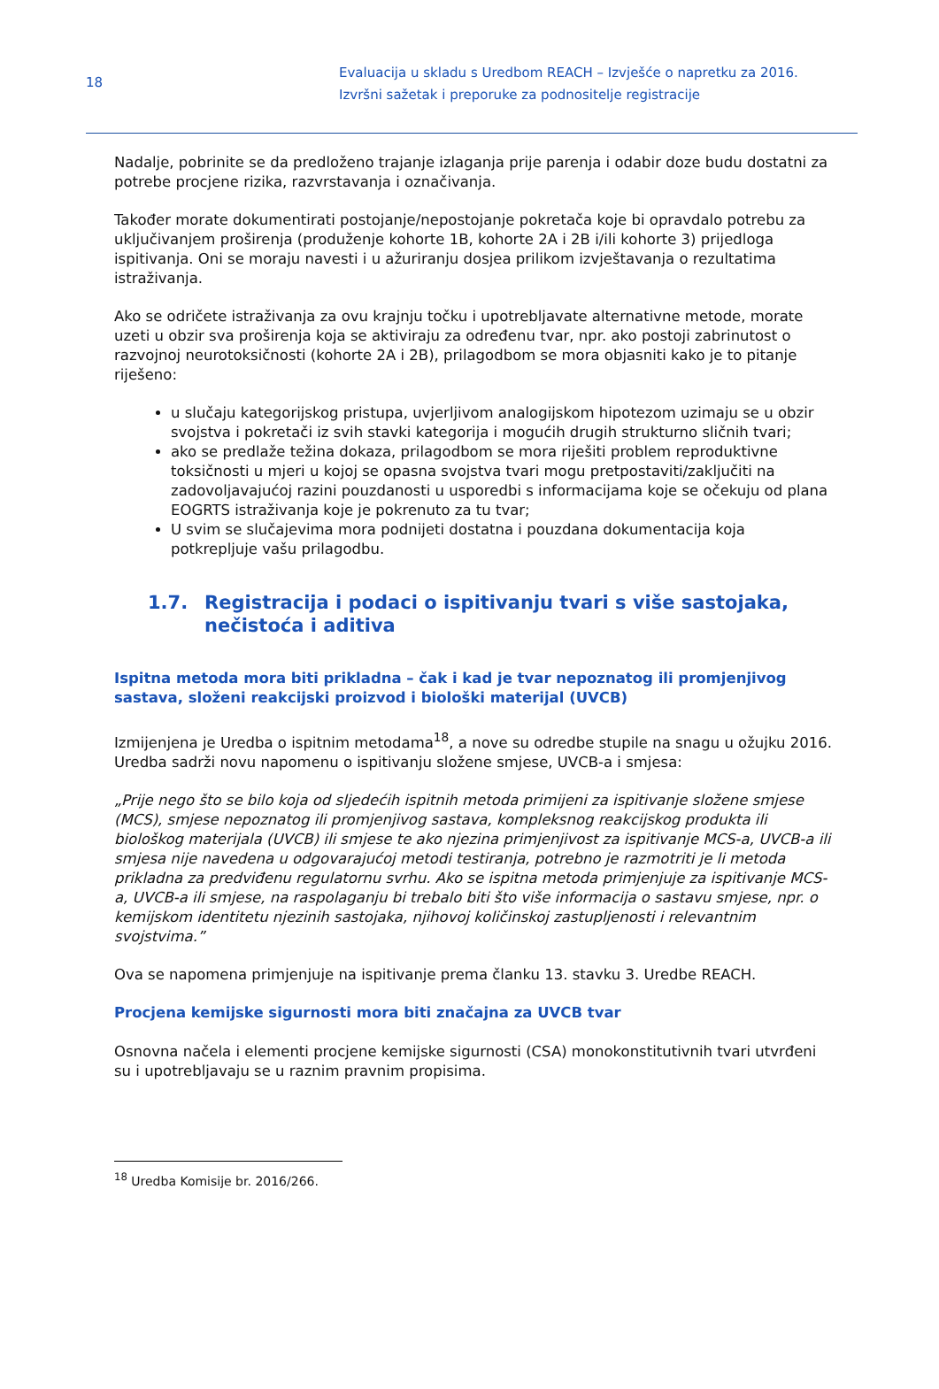18
Evaluacija u skladu s Uredbom REACH – Izvješće o napretku za 2016.
Izvršni sažetak i preporuke za podnositelje registracije
Nadalje, pobrinite se da predloženo trajanje izlaganja prije parenja i odabir doze budu dostatni za potrebe procjene rizika, razvrstavanja i označivanja.
Također morate dokumentirati postojanje/nepostojanje pokretača koje bi opravdalo potrebu za uključivanjem proširenja (produženje kohorte 1B, kohorte 2A i 2B i/ili kohorte 3) prijedloga ispitivanja. Oni se moraju navesti i u ažuriranju dosjea prilikom izvještavanja o rezultatima istraživanja.
Ako se odričete istraživanja za ovu krajnju točku i upotrebljavate alternativne metode, morate uzeti u obzir sva proširenja koja se aktiviraju za određenu tvar, npr. ako postoji zabrinutost o razvojnoj neurotoksičnosti (kohorte 2A i 2B), prilagodbom se mora objasniti kako je to pitanje riješeno:
u slučaju kategorijskog pristupa, uvjerljivom analogijskom hipotezom uzimaju se u obzir svojstva i pokretači iz svih stavki kategorija i mogućih drugih strukturno sličnih tvari;
ako se predlaže težina dokaza, prilagodbom se mora riješiti problem reproduktivne toksičnosti u mjeri u kojoj se opasna svojstva tvari mogu pretpostaviti/zaključiti na zadovoljavajućoj razini pouzdanosti u usporedbi s informacijama koje se očekuju od plana EOGRTS istraživanja koje je pokrenuto za tu tvar;
U svim se slučajevima mora podnijeti dostatna i pouzdana dokumentacija koja potkrepljuje vašu prilagodbu.
1.7. Registracija i podaci o ispitivanju tvari s više sastojaka, nečistoća i aditiva
Ispitna metoda mora biti prikladna – čak i kad je tvar nepoznatog ili promjenjivog sastava, složeni reakcijski proizvod i biološki materijal (UVCB)
Izmijenjena je Uredba o ispitnim metodama<sup>18</sup>, a nove su odredbe stupile na snagu u ožujku 2016. Uredba sadrži novu napomenu o ispitivanju složene smjese, UVCB-a i smjesa:
„Prije nego što se bilo koja od sljedećih ispitnih metoda primijeni za ispitivanje složene smjese (MCS), smjese nepoznatog ili promjenjivog sastava, kompleksnog reakcijskog produkta ili biološkog materijala (UVCB) ili smjese te ako njezina primjenjivost za ispitivanje MCS-a, UVCB-a ili smjesa nije navedena u odgovarajućoj metodi testiranja, potrebno je razmotriti je li metoda prikladna za predviđenu regulatornu svrhu. Ako se ispitna metoda primjenjuje za ispitivanje MCS-a, UVCB-a ili smjese, na raspolaganju bi trebalo biti što više informacija o sastavu smjese, npr. o kemijskom identitetu njezinih sastojaka, njihovoj količinskoj zastupljenosti i relevantnim svojstvima.”
Ova se napomena primjenjuje na ispitivanje prema članku 13. stavku 3. Uredbe REACH.
Procjena kemijske sigurnosti mora biti značajna za UVCB tvar
Osnovna načela i elementi procjene kemijske sigurnosti (CSA) monokonstitutivnih tvari utvrđeni su i upotrebljavaju se u raznim pravnim propisima.
<sup>18</sup> Uredba Komisije br. 2016/266.